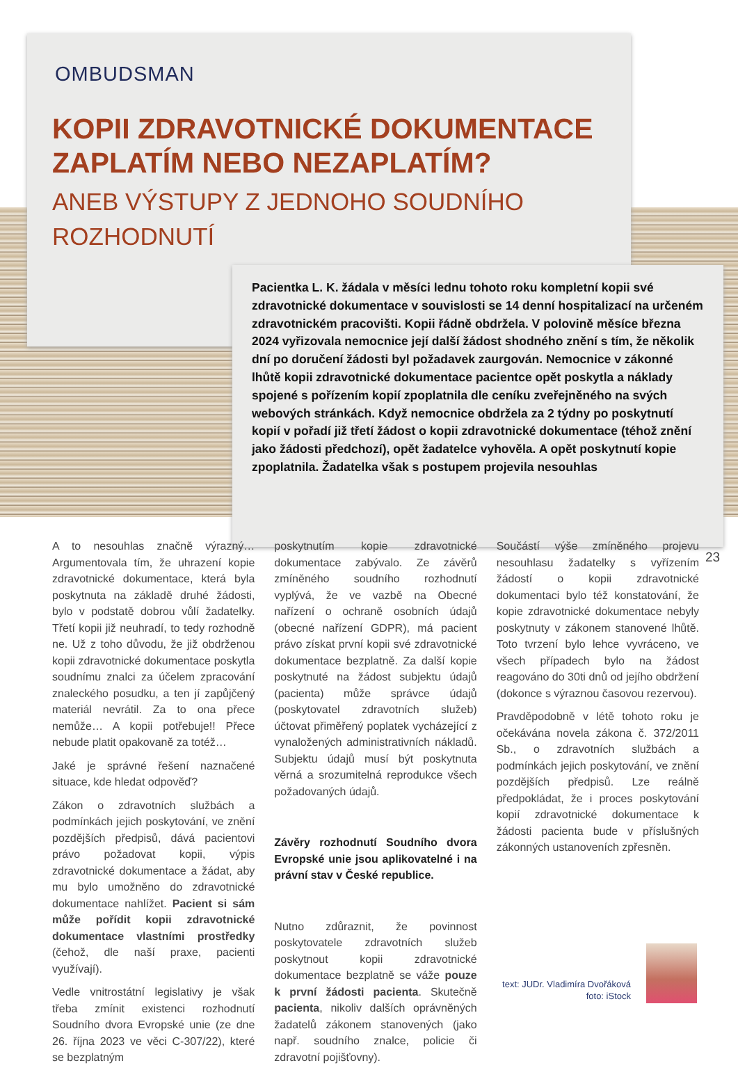OMBUDSMAN
KOPII ZDRAVOTNICKÉ DOKUMENTACE ZAPLATÍM NEBO NEZAPLATÍM?
ANEB VÝSTUPY Z JEDNOHO SOUDNÍHO ROZHODNUTÍ
Pacientka L. K. žádala v měsíci lednu tohoto roku kompletní kopii své zdravotnické dokumentace v souvislosti se 14 denní hospitalizací na určeném zdravotnickém pracovišti. Kopii řádně obdržela. V polovině měsíce března 2024 vyřizovala nemocnice její další žádost shodného znění s tím, že několik dní po doručení žádosti byl požadavek zaurgován. Nemocnice v zákonné lhůtě kopii zdravotnické dokumentace pacientce opět poskytla a náklady spojené s pořízením kopií zpoplatnila dle ceníku zveřejněného na svých webových stránkách. Když nemocnice obdržela za 2 týdny po poskytnutí kopií v pořadí již třetí žádost o kopii zdravotnické dokumentace (téhož znění jako žádosti předchozí), opět žadatelce vyhověla. A opět poskytnutí kopie zpoplatnila. Žadatelka však s postupem projevila nesouhlas
A to nesouhlas značně výrazný… Argumentovala tím, že uhrazení kopie zdravotnické dokumentace, která byla poskytnuta na základě druhé žádosti, bylo v podstatě dobrou vůlí žadatelky. Třetí kopii již neuhradí, to tedy rozhodně ne. Už z toho důvodu, že již obdrženou kopii zdravotnické dokumentace poskytla soudnímu znalci za účelem zpracování znaleckého posudku, a ten jí zapůjčený materiál nevrátil. Za to ona přece nemůže… A kopii potřebuje!! Přece nebude platit opakovaně za totéž…
Jaké je správné řešení naznačené situace, kde hledat odpověď?
Zákon o zdravotních službách a podmínkách jejich poskytování, ve znění pozdějších předpisů, dává pacientovi právo požadovat kopii, výpis zdravotnické dokumentace a žádat, aby mu bylo umožněno do zdravotnické dokumentace nahlížet. Pacient si sám může pořídit kopii zdravotnické dokumentace vlastními prostředky (čehož, dle naší praxe, pacienti využívají).
Vedle vnitrostátní legislativy je však třeba zmínit existenci rozhodnutí Soudního dvora Evropské unie (ze dne 26. října 2023 ve věci C-307/22), které se bezplatným
poskytnutím kopie zdravotnické dokumentace zabývalo. Ze závěrů zmíněného soudního rozhodnutí vyplývá, že ve vazbě na Obecné nařízení o ochraně osobních údajů (obecné nařízení GDPR), má pacient právo získat první kopii své zdravotnické dokumentace bezplatně. Za další kopie poskytnuté na žádost subjektu údajů (pacienta) může správce údajů (poskytovatel zdravotních služeb) účtovat přiměřený poplatek vycházející z vynaložených administrativních nákladů. Subjektu údajů musí být poskytnuta věrná a srozumitelná reprodukce všech požadovaných údajů.
Závěry rozhodnutí Soudního dvora Evropské unie jsou aplikovatelné i na právní stav v České republice.
Nutno zdůraznit, že povinnost poskytovatele zdravotních služeb poskytnout kopii zdravotnické dokumentace bezplatně se váže pouze k první žádosti pacienta. Skutečně pacienta, nikoliv dalších oprávněných žadatelů zákonem stanovených (jako např. soudního znalce, policie či zdravotní pojišťovny).
Součástí výše zmíněného projevu nesouhlasu žadatelky s vyřízením žádostí o kopii zdravotnické dokumentaci bylo též konstatování, že kopie zdravotnické dokumentace nebyly poskytnuty v zákonem stanovené lhůtě. Toto tvrzení bylo lehce vyvráceno, ve všech případech bylo na žádost reagováno do 30ti dnů od jejího obdržení (dokonce s výraznou časovou rezervou).
Pravděpodobně v létě tohoto roku je očekávána novela zákona č. 372/2011 Sb., o zdravotních službách a podmínkách jejich poskytování, ve znění pozdějších předpisů. Lze reálně předpokládat, že i proces poskytování kopií zdravotnické dokumentace k žádosti pacienta bude v příslušných zákonných ustanoveních zpřesněn.
23
text: JUDr. Vladimíra Dvořáková
foto: iStock